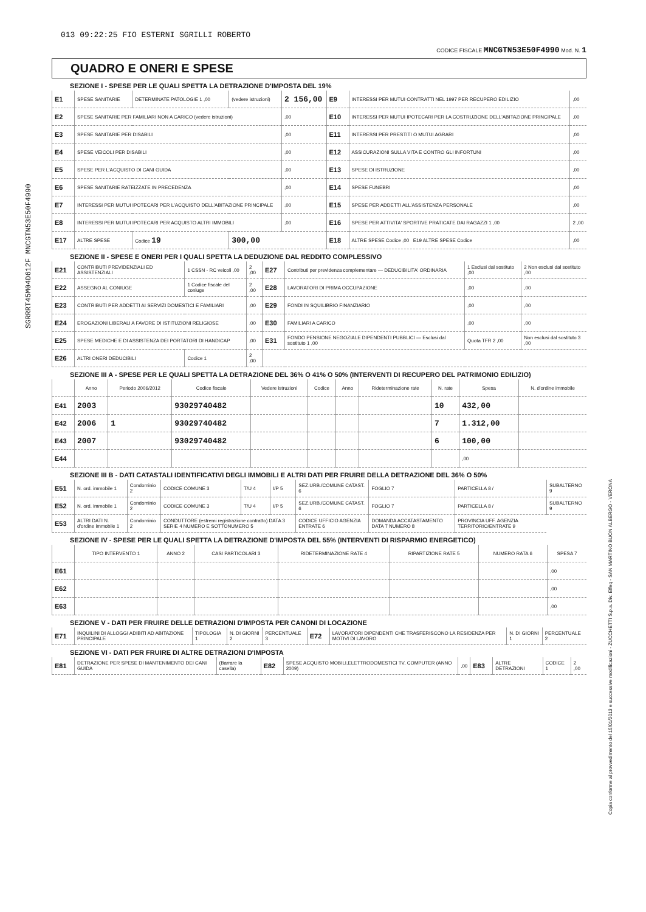SGRRRT45M04D612F MNCGTN53E50F4990
Copia conforme al provvedimento del 15/01/2013 e successive modificazioni - ZUCCHETTI S.p.a. Div. Effeq - SAN MARTINO BUON ALBERGO - VERONA
013 09:22:25 FIO ESTERNI SGRILLI ROBERTO
CODICE FISCALE MNCGTN53E50F4990 Mod. N. 1
QUADRO E ONERI E SPESE
SEZIONE I - SPESE PER LE QUALI SPETTA LA DETRAZIONE D'IMPOSTA DEL 19%
| E1 | SPESE SANITARIE | DETERMINATE PATOLOGIE 1 ,00 | (vedere istruzioni) | 2 156,00 | E9 | INTERESSI PER MUTUI CONTRATTI NEL 1997 PER RECUPERO EDILIZIO | ,00 |
| E2 | SPESE SANITARIE PER FAMILIARI NON A CARICO (vedere istruzioni) | | | ,00 | E10 | INTERESSI PER MUTUI IPOTECARI PER LA COSTRUZIONE DELL'ABITAZIONE PRINCIPALE | ,00 |
| E3 | SPESE SANITARIE PER DISABILI | | | ,00 | E11 | INTERESSI PER PRESTITI O MUTUI AGRARI | ,00 |
| E4 | SPESE VEICOLI PER DISABILI | | | ,00 | E12 | ASSICURAZIONI SULLA VITA E CONTRO GLI INFORTUNI | ,00 |
| E5 | SPESE PER L'ACQUISTO DI CANI GUIDA | | | ,00 | E13 | SPESE DI ISTRUZIONE | ,00 |
| E6 | SPESE SANITARIE RATEIZZATE IN PRECEDENZA | | | ,00 | E14 | SPESE FUNEBRI | ,00 |
| E7 | INTERESSI PER MUTUI IPOTECARI PER L'ACQUISTO DELL'ABITAZIONE PRINCIPALE | | | ,00 | E15 | SPESE PER ADDETTI ALL'ASSISTENZA PERSONALE | ,00 |
| E8 | INTERESSI PER MUTUI IPOTECARI PER ACQUISTO ALTRI IMMOBILI | | | ,00 | E16 | SPESE PER ATTIVITA' SPORTIVE PRATICATE DAI RAGAZZI 1 ,00 | 2 ,00 |
| E17 | ALTRE SPESE | Codice 19 | 300,00 | | E18 | ALTRE SPESE Codice ,00 E19 ALTRE SPESE Codice | ,00 |
SEZIONE II - SPESE E ONERI PER I QUALI SPETTA LA DEDUZIONE DAL REDDITO COMPLESSIVO
| E21 | CONTRIBUTI PREVIDENZIALI ED ASSISTENZIALI | 1 CSSN - RC veicoli ,00 | 2 ,00 | E27 | Contributi per previdenza complementare — DEDUCIBILITA' ORDINARIA | 1 Esclusi dal sostituto ,00 | 2 Non esclusi dal sostituto ,00 |
| E22 | ASSEGNO AL CONIUGE | 1 Codice fiscale del coniuge | 2 ,00 | E28 | LAVORATORI DI PRIMA OCCUPAZIONE | ,00 | ,00 |
| E23 | CONTRIBUTI PER ADDETTI AI SERVIZI DOMESTICI E FAMILIARI | | ,00 | E29 | FONDI IN SQUILIBRIO FINANZIARIO | ,00 | ,00 |
| E24 | EROGAZIONI LIBERALI A FAVORE DI ISTITUZIONI RELIGIOSE | | ,00 | E30 | FAMILIARI A CARICO | ,00 | ,00 |
| E25 | SPESE MEDICHE E DI ASSISTENZA DEI PORTATORI DI HANDICAP | | ,00 | E31 | FONDO PENSIONE NEGOZIALE DIPENDENTI PUBBLICI — Esclusi dal sostituto 1 ,00 | Quota TFR 2 ,00 | Non esclusi dal sostituto 3 ,00 |
| E26 | ALTRI ONERI DEDUCIBILI | Codice 1 | 2 ,00 | | | | |
SEZIONE III A - SPESE PER LE QUALI SPETTA LA DETRAZIONE DEL 36% O 41% O 50% (INTERVENTI DI RECUPERO DEL PATRIMONIO EDILIZIO)
| | Anno | Periodo 2006/2012 | Codice fiscale | Vedere istruzioni | Codice | Anno | Rideterminazione rate | N. rate | Spesa | N. d'ordine immobile |
| --- | --- | --- | --- | --- | --- | --- | --- | --- | --- | --- |
| E41 | 2003 | | 93029740482 | | | | | 10 | 432,00 | |
| E42 | 2006 | 1 | 93029740482 | | | | | 7 | 1.312,00 | |
| E43 | 2007 | | 93029740482 | | | | | 6 | 100,00 | |
| E44 | | | | | | | | | ,00 | |
SEZIONE III B - DATI CATASTALI IDENTIFICATIVI DEGLI IMMOBILI E ALTRI DATI PER FRUIRE DELLA DETRAZIONE DEL 36% O 50%
| E51 | N. ord. immobile 1 | Condominio 2 | CODICE COMUNE 3 | T/U 4 | I/P 5 | SEZ.URB./COMUNE CATAST. 6 | FOGLIO 7 | PARTICELLA 8 / | SUBALTERNO 9 |
| E52 | N. ord. immobile 1 | Condominio 2 | CODICE COMUNE 3 | T/U 4 | I/P 5 | SEZ.URB./COMUNE CATAST. 6 | FOGLIO 7 | PARTICELLA 8 / | SUBALTERNO 9 |
| E53 | ALTRI DATI N. d'ordine immobile 1 | Condominio 2 | CONDUTTORE (estremi registrazione contratto) DATA 3 SERIE 4 NUMERO E SOTTONUMERO 5 | | | CODICE UFFICIO AGENZIA ENTRATE 6 | DOMANDA ACCATASTAMENTO DATA 7 NUMERO 8 | PROVINCIA UFF. AGENZIA TERRITORIO/ENTRATE 9 | |
SEZIONE IV - SPESE PER LE QUALI SPETTA LA DETRAZIONE D'IMPOSTA DEL 55% (INTERVENTI DI RISPARMIO ENERGETICO)
| | TIPO INTERVENTO 1 | ANNO 2 | CASI PARTICOLARI 3 | RIDETERMINAZIONE RATE 4 | RIPARTIZIONE RATE 5 | NUMERO RATA 6 | SPESA 7 |
| --- | --- | --- | --- | --- | --- | --- | --- |
| E61 | | | | | | | ,00 |
| E62 | | | | | | | ,00 |
| E63 | | | | | | | ,00 |
SEZIONE V - DATI PER FRUIRE DELLE DETRAZIONI D'IMPOSTA PER CANONI DI LOCAZIONE
| E71 | INQUILINI DI ALLOGGI ADIBITI AD ABITAZIONE PRINCIPALE | TIPOLOGIA 1 | N. DI GIORNI 2 | PERCENTUALE 3 | E72 | LAVORATORI DIPENDENTI CHE TRASFERISCONO LA RESIDENZA PER MOTIVI DI LAVORO | N. DI GIORNI 1 | PERCENTUALE 2 |
SEZIONE VI - DATI PER FRUIRE DI ALTRE DETRAZIONI D'IMPOSTA
| E81 | DETRAZIONE PER SPESE DI MANTENIMENTO DEI CANI GUIDA | (Barrare la casella) | E82 | SPESE ACQUISTO MOBILI,ELETTRODOMESTICI TV, COMPUTER (ANNO 2009) | ,00 | E83 | ALTRE DETRAZIONI | CODICE 1 | 2 ,00 |